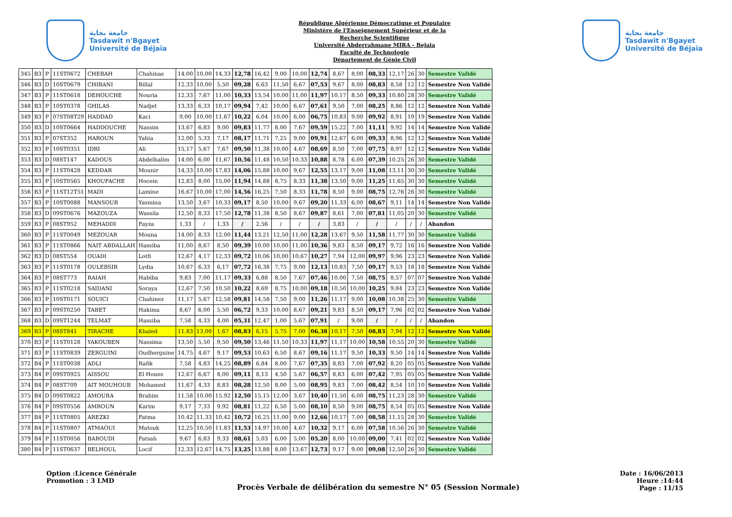جامعة بجاية
Tasdawit n'Bgayet
Université de Béjaïa
République Algérienne Démocratique et Populaire
Ministère de l'Enseignement Supérieur et de la
Recherche Scientifique
Université Abderrahmane MIRA - Bejaia
Faculté de Technologie
Département de Génie Civil
جامعة بجاية
Tasdawit n'Bgayet
Université de Béjaïa
| 345 | B3 | P | 11ST0672 | CHEBAH | Chahinas | 14,00 | 10,00 | 14,33 | 12,78 | 16,42 | 9,00 | 10,00 | 12,74 | 8,67 | 8,00 | 08,33 | 12,17 | 26 | 30 | Semestre Validé |
| 346 | B3 | D | 10ST0679 | CHIBANI | Billal | 12,33 | 10,00 | 5,50 | 09,28 | 6,63 | 11,50 | 6,67 | 07,53 | 9,67 | 8,00 | 08,83 | 8,58 | 12 | 12 | Semestre Non Validé |
| 347 | B3 | P | 11ST0618 | DEHOUCHE | Nouria | 12,33 | 7,67 | 11,00 | 10,33 | 13,54 | 10,00 | 11,00 | 11,97 | 10,17 | 8,50 | 09,33 | 10,80 | 28 | 30 | Semestre Validé |
| 348 | B3 | P | 10ST0378 | GHILAS | Nadjet | 13,33 | 6,33 | 10,17 | 09,94 | 7,42 | 10,00 | 6,67 | 07,61 | 9,50 | 7,00 | 08,25 | 8,86 | 12 | 12 | Semestre Non Validé |
| 349 | B3 | P | 07ST08T29 | HADDAD | Kaci | 9,00 | 10,00 | 11,67 | 10,22 | 6,04 | 10,00 | 6,00 | 06,75 | 10,83 | 9,00 | 09,92 | 8,91 | 19 | 19 | Semestre Non Validé |
| 350 | B3 | D | 10ST0664 | HADDOUCHE | Nassim | 13,67 | 6,83 | 9,00 | 09,83 | 11,77 | 8,00 | 7,67 | 09,59 | 15,22 | 7,00 | 11,11 | 9,92 | 14 | 14 | Semestre Non Validé |
| 351 | B3 | P | 07ST352 | HAROUN | Yahia | 12,00 | 5,33 | 7,17 | 08,17 | 11,71 | 7,25 | 9,00 | 09,91 | 12,67 | 6,00 | 09,33 | 8,96 | 12 | 12 | Semestre Non Validé |
| 352 | B3 | P | 10ST0351 | IDRI | Ali | 15,17 | 5,67 | 7,67 | 09,50 | 11,38 | 10,00 | 4,67 | 08,69 | 8,50 | 7,00 | 07,75 | 8,97 | 12 | 12 | Semestre Non Validé |
| 353 | B3 | D | 08ST147 | KADOUS | Abdelhalim | 14,00 | 6,00 | 11,67 | 10,56 | 11,48 | 10,50 | 10,33 | 10,88 | 8,78 | 6,00 | 07,39 | 10,25 | 26 | 30 | Semestre Validé |
| 354 | B3 | P | 11ST0428 | KEDDAR | Mounir | 14,33 | 10,00 | 17,83 | 14,06 | 15,88 | 10,00 | 9,67 | 12,55 | 13,17 | 9,00 | 11,08 | 13,11 | 30 | 30 | Semestre Validé |
| 355 | B3 | P | 10ST0565 | KHOUFACHE | Hocein | 12,83 | 8,00 | 15,00 | 11,94 | 14,88 | 8,75 | 8,33 | 11,38 | 13,50 | 9,00 | 11,25 | 11,65 | 30 | 30 | Semestre Validé |
| 356 | B3 | P | 11ST12T51 | MADI | Lamine | 16,67 | 10,00 | 17,00 | 14,56 | 16,25 | 7,50 | 8,33 | 11,78 | 8,50 | 9,00 | 08,75 | 12,76 | 26 | 30 | Semestre Validé |
| 357 | B3 | P | 10ST0088 | MANSOUR | Yasmina | 13,50 | 3,67 | 10,33 | 09,17 | 8,50 | 10,00 | 9,67 | 09,20 | 11,33 | 6,00 | 08,67 | 9,11 | 14 | 14 | Semestre Non Validé |
| 358 | B3 | D | 09ST0676 | MAZOUZA | Wassila | 12,50 | 8,33 | 17,50 | 12,78 | 11,38 | 8,50 | 8,67 | 09,87 | 8,61 | 7,00 | 07,81 | 11,05 | 20 | 30 | Semestre Validé |
| 359 | B3 | P | 08ST952 | MEHADDI | Fayza | 1,33 | / | 1,33 | / | 2,56 | / | / | / | 3,83 | / | / | / | / | / | Abandon |
| 360 | B3 | P | 11ST0049 | MEZOUAR | Mouna | 14,00 | 8,33 | 12,00 | 11,44 | 13,21 | 12,50 | 11,00 | 12,28 | 13,67 | 9,50 | 11,58 | 11,77 | 30 | 30 | Semestre Validé |
| 361 | B3 | P | 11ST0866 | NAIT ABDALLAH | Hassiba | 11,00 | 8,67 | 8,50 | 09,39 | 10,00 | 10,00 | 11,00 | 10,36 | 9,83 | 8,50 | 09,17 | 9,72 | 16 | 16 | Semestre Non Validé |
| 362 | B3 | D | 08ST554 | OUADI | Lotfi | 12,67 | 4,17 | 12,33 | 09,72 | 10,06 | 10,00 | 10,67 | 10,27 | 7,94 | 12,00 | 09,97 | 9,96 | 23 | 23 | Semestre Non Validé |
| 363 | B3 | P | 11ST0178 | OULEBSIR | Lydia | 10,67 | 6,33 | 6,17 | 07,72 | 16,38 | 7,75 | 9,00 | 12,13 | 10,83 | 7,50 | 09,17 | 9,53 | 18 | 18 | Semestre Non Validé |
| 364 | B3 | P | 08ST773 | RAIAH | Habiba | 9,83 | 7,00 | 11,17 | 09,33 | 6,88 | 8,50 | 7,67 | 07,46 | 10,00 | 7,50 | 08,75 | 8,57 | 07 | 07 | Semestre Non Validé |
| 365 | B3 | P | 11ST0218 | SAIDANI | Soraya | 12,67 | 7,50 | 10,50 | 10,22 | 8,69 | 8,75 | 10,00 | 09,18 | 10,50 | 10,00 | 10,25 | 9,84 | 23 | 23 | Semestre Non Validé |
| 366 | B3 | P | 10ST0171 | SOUICI | Chahinez | 11,17 | 5,67 | 12,58 | 09,81 | 14,58 | 7,50 | 9,00 | 11,26 | 11,17 | 9,00 | 10,08 | 10,38 | 25 | 30 | Semestre Validé |
| 367 | B3 | P | 09ST0250 | TABET | Hakima | 8,67 | 6,00 | 5,50 | 06,72 | 9,33 | 10,00 | 8,67 | 09,21 | 9,83 | 8,50 | 09,17 | 7,96 | 02 | 02 | Semestre Non Validé |
| 368 | B3 | D | 09ST1244 | TELMAT | Hassiba | 7,58 | 4,33 | 4,00 | 05,31 | 12,47 | 1,00 | 5,67 | 07,91 | / | 9,00 | / | / | / | / | Abandon |
| 369 | B3 | P | 08ST841 | TIRACHE | Khaled | 11,83 | 13,00 | 1,67 | 08,83 | 6,15 | 5,75 | 7,00 | 06,38 | 10,17 | 7,50 | 08,83 | 7,94 | 12 | 12 | Semestre Non Validé |
| 370 | B3 | P | 11ST0128 | YAKOUBEN | Nassima | 13,50 | 5,50 | 9,50 | 09,50 | 13,46 | 11,50 | 10,33 | 11,97 | 11,17 | 10,00 | 10,58 | 10,55 | 20 | 30 | Semestre Validé |
| 371 | B3 | P | 11ST0839 | ZERGUINI | Oudherguine | 14,75 | 4,67 | 9,17 | 09,53 | 10,63 | 6,50 | 8,67 | 09,16 | 11,17 | 9,50 | 10,33 | 9,50 | 14 | 14 | Semestre Non Validé |
| 372 | B4 | P | 11ST0038 | ADLI | Rafik | 7,58 | 4,83 | 14,25 | 08,89 | 6,84 | 8,00 | 7,67 | 07,35 | 8,83 | 7,00 | 07,92 | 8,20 | 05 | 05 | Semestre Non Validé |
| 373 | B4 | P | 09ST0925 | AISSOU | El Houes | 12,67 | 6,67 | 8,00 | 09,11 | 8,13 | 4,50 | 5,67 | 06,57 | 8,83 | 6,00 | 07,42 | 7,95 | 05 | 05 | Semestre Non Validé |
| 374 | B4 | P | 08ST709 | AIT MOUHOUB | Mohamed | 11,67 | 4,33 | 8,83 | 08,28 | 12,50 | 8,00 | 5,00 | 08,95 | 9,83 | 7,00 | 08,42 | 8,54 | 10 | 10 | Semestre Non Validé |
| 375 | B4 | D | 09ST0822 | AMOURA | Brahim | 11,58 | 10,00 | 15,92 | 12,50 | 15,15 | 12,00 | 3,67 | 10,40 | 11,50 | 6,00 | 08,75 | 11,23 | 28 | 30 | Semestre Validé |
| 376 | B4 | P | 09ST0556 | AMROUN | Karim | 9,17 | 7,33 | 9,92 | 08,81 | 11,22 | 6,50 | 5,00 | 08,10 | 8,50 | 9,00 | 08,75 | 8,54 | 05 | 05 | Semestre Non Validé |
| 377 | B4 | P | 11ST0805 | AREZKI | Fatma | 10,42 | 11,33 | 10,42 | 10,72 | 16,25 | 11,00 | 9,00 | 12,66 | 10,17 | 7,00 | 08,58 | 11,15 | 28 | 30 | Semestre Validé |
| 378 | B4 | P | 11ST0807 | ATMAOUI | Matouk | 12,25 | 10,50 | 11,83 | 11,53 | 14,97 | 10,00 | 4,67 | 10,32 | 9,17 | 6,00 | 07,58 | 10,56 | 26 | 30 | Semestre Validé |
| 379 | B4 | P | 11ST0056 | BAROUDI | Fatsah | 9,67 | 6,83 | 9,33 | 08,61 | 5,03 | 6,00 | 5,00 | 05,20 | 8,00 | 10,00 | 09,00 | 7,41 | 02 | 02 | Semestre Non Validé |
| 380 | B4 | P | 11ST0637 | BELHOUL | Locif | 12,33 | 12,67 | 14,75 | 13,25 | 13,88 | 8,00 | 13,67 | 12,73 | 9,17 | 9,00 | 09,08 | 12,50 | 26 | 30 | Semestre Validé |
Option :Licence Générale
Promotion : 3 LMD
Procès Verbale de délibération du semestre N° 05 (Session Normale)
Date : 16/06/2013
Heure :14:44
Page : 11/15